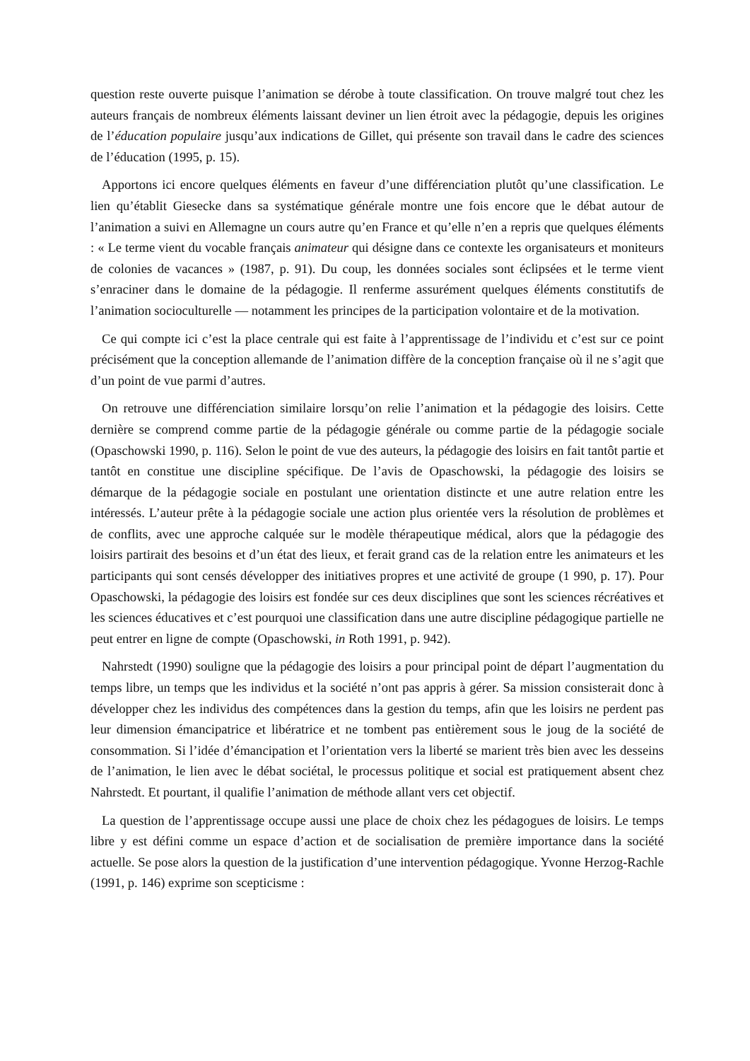question reste ouverte puisque l’animation se dérobe à toute classification. On trouve malgré tout chez les auteurs français de nombreux éléments laissant deviner un lien étroit avec la pédagogie, depuis les origines de l’éducation populaire jusqu’aux indications de Gillet, qui présente son travail dans le cadre des sciences de l’éducation (1995, p. 15).
Apportons ici encore quelques éléments en faveur d’une différenciation plutôt qu’une classification. Le lien qu’établit Giesecke dans sa systématique générale montre une fois encore que le débat autour de l’animation a suivi en Allemagne un cours autre qu’en France et qu’elle n’en a repris que quelques éléments : « Le terme vient du vocable français animateur qui désigne dans ce contexte les organisateurs et moniteurs de colonies de vacances » (1987, p. 91). Du coup, les données sociales sont éclipsées et le terme vient s’enraciner dans le domaine de la pédagogie. Il renferme assurément quelques éléments constitutifs de l’animation socioculturelle — notamment les principes de la participation volontaire et de la motivation.
Ce qui compte ici c’est la place centrale qui est faite à l’apprentissage de l’individu et c’est sur ce point précisément que la conception allemande de l’animation diffère de la conception française où il ne s’agit que d’un point de vue parmi d’autres.
On retrouve une différenciation similaire lorsqu’on relie l’animation et la pédagogie des loisirs. Cette dernière se comprend comme partie de la pédagogie générale ou comme partie de la pédagogie sociale (Opaschowski 1990, p. 116). Selon le point de vue des auteurs, la pédagogie des loisirs en fait tantôt partie et tantôt en constitue une discipline spécifique. De l’avis de Opaschowski, la pédagogie des loisirs se démarque de la pédagogie sociale en postulant une orientation distincte et une autre relation entre les intéressés. L’auteur prête à la pédagogie sociale une action plus orientée vers la résolution de problèmes et de conflits, avec une approche calquée sur le modèle thérapeutique médical, alors que la pédagogie des loisirs partirait des besoins et d’un état des lieux, et ferait grand cas de la relation entre les animateurs et les participants qui sont censés développer des initiatives propres et une activité de groupe (1 990, p. 17). Pour Opaschowski, la pédagogie des loisirs est fondée sur ces deux disciplines que sont les sciences récréatives et les sciences éducatives et c’est pourquoi une classification dans une autre discipline pédagogique partielle ne peut entrer en ligne de compte (Opaschowski, in Roth 1991, p. 942).
Nahrstedt (1990) souligne que la pédagogie des loisirs a pour principal point de départ l’augmentation du temps libre, un temps que les individus et la société n’ont pas appris à gérer. Sa mission consisterait donc à développer chez les individus des compétences dans la gestion du temps, afin que les loisirs ne perdent pas leur dimension émancipatrice et libératrice et ne tombent pas entièrement sous le joug de la société de consommation. Si l’idée d’émancipation et l’orientation vers la liberté se marient très bien avec les desseins de l’animation, le lien avec le débat sociétal, le processus politique et social est pratiquement absent chez Nahrstedt. Et pourtant, il qualifie l’animation de méthode allant vers cet objectif.
La question de l’apprentissage occupe aussi une place de choix chez les pédagogues de loisirs. Le temps libre y est défini comme un espace d’action et de socialisation de première importance dans la société actuelle. Se pose alors la question de la justification d’une intervention pédagogique. Yvonne Herzog-Rachle (1991, p. 146) exprime son scepticisme :